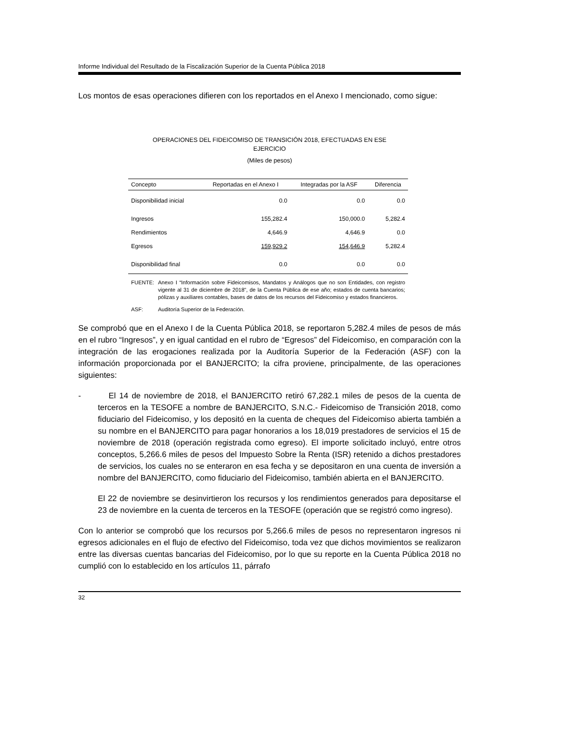Informe Individual del Resultado de la Fiscalización Superior de la Cuenta Pública 2018
Los montos de esas operaciones difieren con los reportados en el Anexo I mencionado, como sigue:
OPERACIONES DEL FIDEICOMISO DE TRANSICIÓN 2018, EFECTUADAS EN ESE
EJERCICIO
(Miles de pesos)
| Concepto | Reportadas en el Anexo I | Integradas por la ASF | Diferencia |
| --- | --- | --- | --- |
| Disponibilidad inicial | 0.0 | 0.0 | 0.0 |
| Ingresos | 155,282.4 | 150,000.0 | 5,282.4 |
| Rendimientos | 4,646.9 | 4,646.9 | 0.0 |
| Egresos | 159,929.2 | 154,646.9 | 5,282.4 |
| Disponibilidad final | 0.0 | 0.0 | 0.0 |
FUENTE: Anexo I “Información sobre Fideicomisos, Mandatos y Análogos que no son Entidades, con registro vigente al 31 de diciembre de 2018”, de la Cuenta Pública de ese año; estados de cuenta bancarios; pólizas y auxiliares contables, bases de datos de los recursos del Fideicomiso y estados financieros.
ASF: Auditoría Superior de la Federación.
Se comprobó que en el Anexo I de la Cuenta Pública 2018, se reportaron 5,282.4 miles de pesos de más en el rubro “Ingresos”, y en igual cantidad en el rubro de “Egresos” del Fideicomiso, en comparación con la integración de las erogaciones realizada por la Auditoría Superior de la Federación (ASF) con la información proporcionada por el BANJERCITO; la cifra proviene, principalmente, de las operaciones siguientes:
- El 14 de noviembre de 2018, el BANJERCITO retiró 67,282.1 miles de pesos de la cuenta de terceros en la TESOFE a nombre de BANJERCITO, S.N.C.- Fideicomiso de Transición 2018, como fiduciario del Fideicomiso, y los depositó en la cuenta de cheques del Fideicomiso abierta también a su nombre en el BANJERCITO para pagar honorarios a los 18,019 prestadores de servicios el 15 de noviembre de 2018 (operación registrada como egreso). El importe solicitado incluyó, entre otros conceptos, 5,266.6 miles de pesos del Impuesto Sobre la Renta (ISR) retenido a dichos prestadores de servicios, los cuales no se enteraron en esa fecha y se depositaron en una cuenta de inversión a nombre del BANJERCITO, como fiduciario del Fideicomiso, también abierta en el BANJERCITO.
El 22 de noviembre se desinvirtieron los recursos y los rendimientos generados para depositarse el 23 de noviembre en la cuenta de terceros en la TESOFE (operación que se registró como ingreso).
Con lo anterior se comprobó que los recursos por 5,266.6 miles de pesos no representaron ingresos ni egresos adicionales en el flujo de efectivo del Fideicomiso, toda vez que dichos movimientos se realizaron entre las diversas cuentas bancarias del Fideicomiso, por lo que su reporte en la Cuenta Pública 2018 no cumplió con lo establecido en los artículos 11, párrafo
32